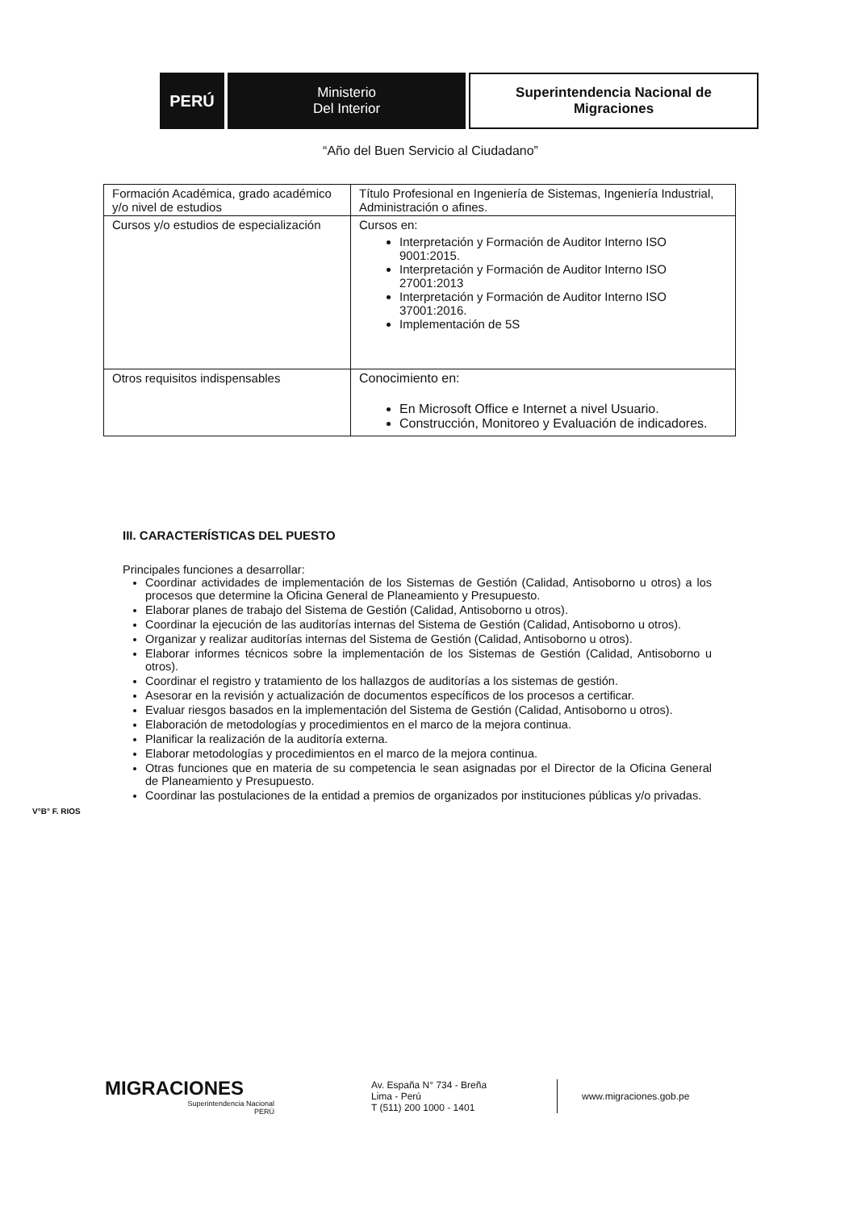PERÚ
Ministerio
Del Interior
Superintendencia Nacional de
Migraciones
“Año del Buen Servicio al Ciudadano”
| Formación Académica, grado académico y/o nivel de estudios | Título Profesional en Ingeniería de Sistemas, Ingeniería Industrial, Administración o afines. |
| Cursos y/o estudios de especialización | Cursos en: Interpretación y Formación de Auditor Interno ISO 9001:2015. Interpretación y Formación de Auditor Interno ISO 27001:2013 Interpretación y Formación de Auditor Interno ISO 37001:2016. Implementación de 5S |
| Otros requisitos indispensables | Conocimiento en: En Microsoft Office e Internet a nivel Usuario. Construcción, Monitoreo y Evaluación de indicadores. |
III. CARACTERÍSTICAS DEL PUESTO
Principales funciones a desarrollar:
Coordinar actividades de implementación de los Sistemas de Gestión (Calidad, Antisoborno u otros) a los procesos que determine la Oficina General de Planeamiento y Presupuesto.
Elaborar planes de trabajo del Sistema de Gestión (Calidad, Antisoborno u otros).
Coordinar la ejecución de las auditorías internas del Sistema de Gestión (Calidad, Antisoborno u otros).
Organizar y realizar auditorías internas del Sistema de Gestión (Calidad, Antisoborno u otros).
Elaborar informes técnicos sobre la implementación de los Sistemas de Gestión (Calidad, Antisoborno u otros).
Coordinar el registro y tratamiento de los hallazgos de auditorías a los sistemas de gestión.
Asesorar en la revisión y actualización de documentos específicos de los procesos a certificar.
Evaluar riesgos basados en la implementación del Sistema de Gestión (Calidad, Antisoborno u otros).
Elaboración de metodologías y procedimientos en el marco de la mejora continua.
Planificar la realización de la auditoría externa.
Elaborar metodologías y procedimientos en el marco de la mejora continua.
Otras funciones que en materia de su competencia le sean asignadas por el Director de la Oficina General de Planeamiento y Presupuesto.
Coordinar las postulaciones de la entidad a premios de organizados por instituciones públicas y/o privadas.
V°B° F. RIOS
MIGRACIONES
Superintendencia Nacional
PERÚ
Av. España N° 734 - Breña
Lima - Perú
T (511) 200 1000 - 1401
www.migraciones.gob.pe